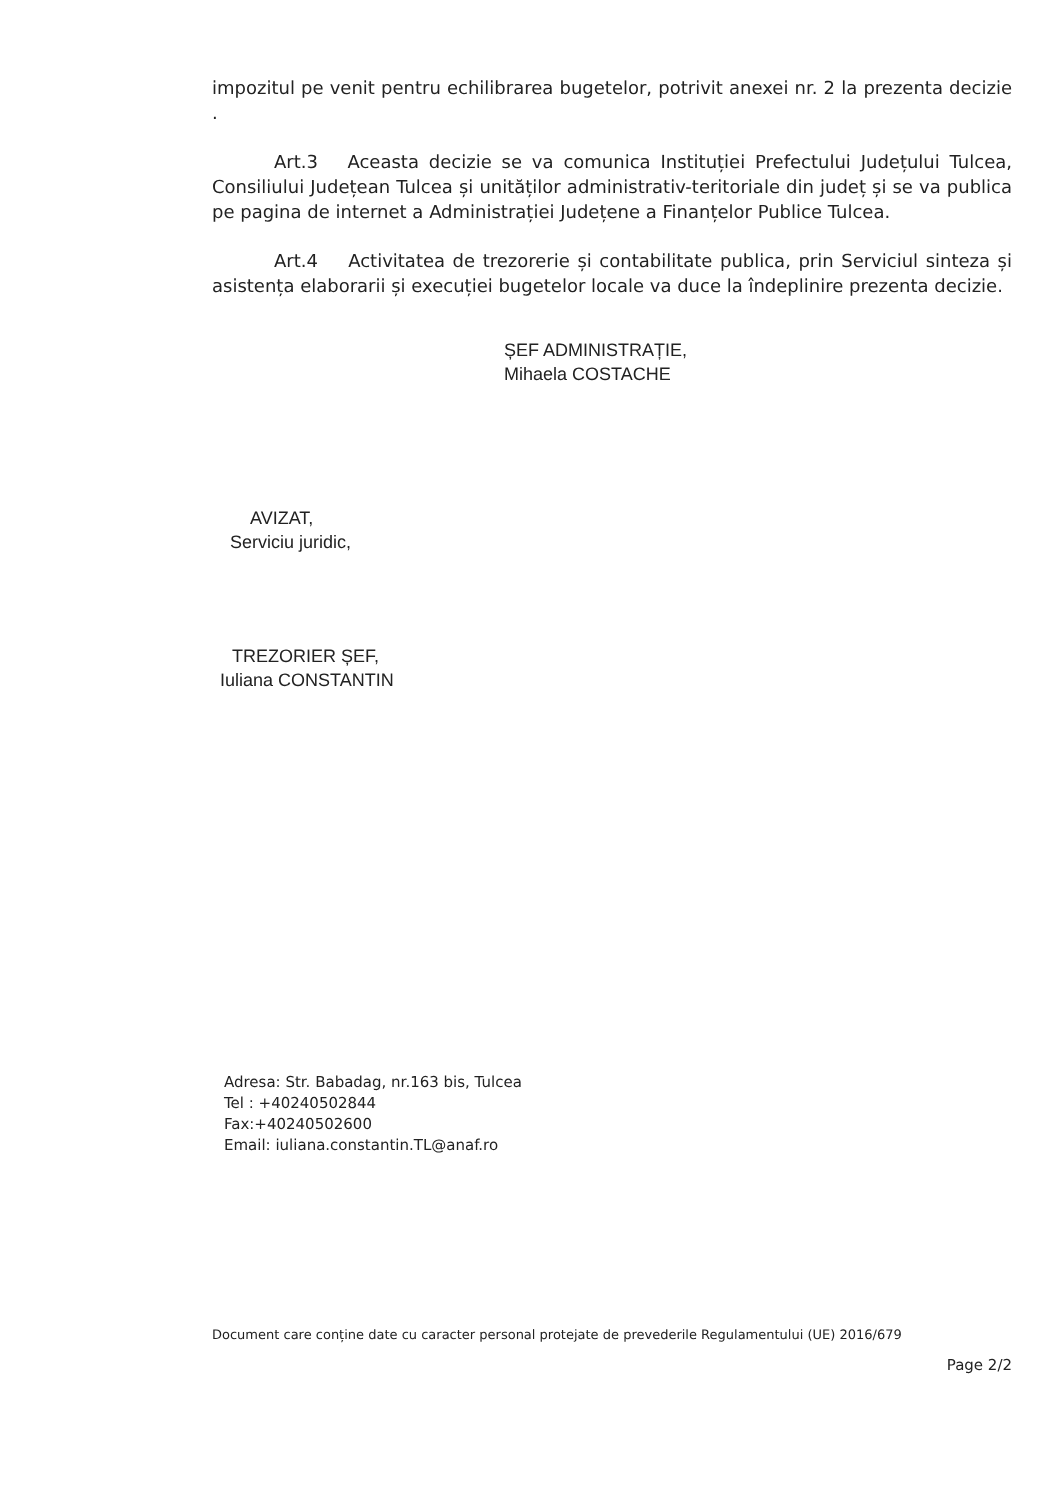impozitul pe venit pentru echilibrarea bugetelor, potrivit anexei nr. 2 la prezenta decizie .
Art.3 Aceasta decizie se va comunica Instituției Prefectului Județului Tulcea, Consiliului Județean Tulcea și unităților administrativ-teritoriale din județ și se va publica pe pagina de internet a Administrației Județene a Finanțelor Publice Tulcea.
Art.4 Activitatea de trezorerie și contabilitate publica, prin Serviciul sinteza și asistența elaborarii și execuției bugetelor locale va duce la îndeplinire prezenta decizie.
ȘEF ADMINISTRAȚIE,
Mihaela COSTACHE
AVIZAT,
Serviciu juridic,
TREZORIER ȘEF,
Iuliana CONSTANTIN
Adresa: Str. Babadag, nr.163 bis, Tulcea
Tel : +40240502844
Fax:+40240502600
Email: iuliana.constantin.TL@anaf.ro
Document care conține date cu caracter personal protejate de prevederile Regulamentului (UE) 2016/679
Page 2/2